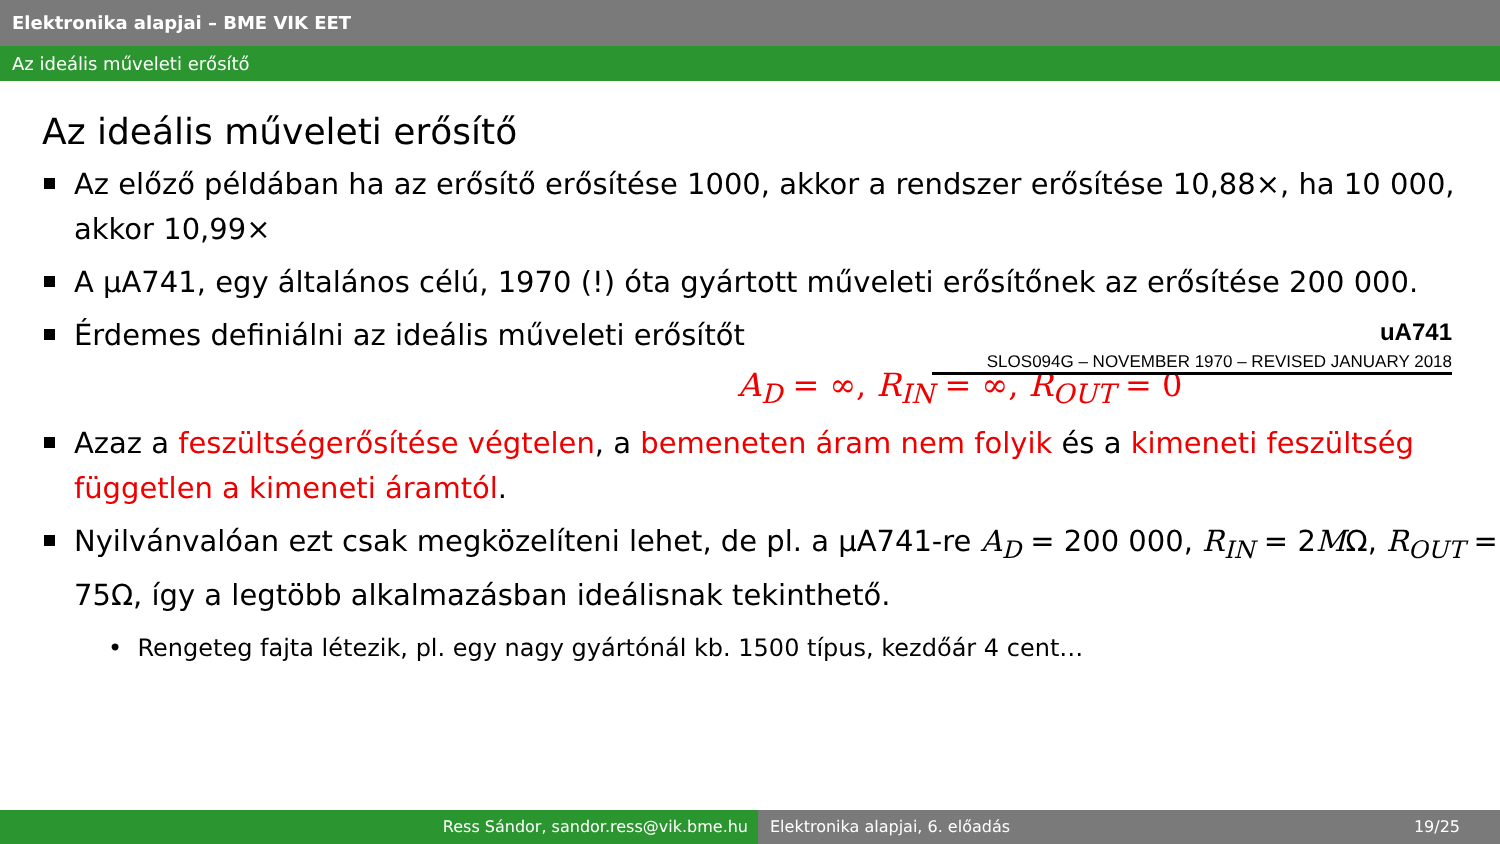Elektronika alapjai – BME VIK EET
Az ideális műveleti erősítő
Az ideális műveleti erősítő
Az előző példában ha az erősítő erősítése 1000, akkor a rendszer erősítése 10,88×, ha 10 000, akkor 10,99×
A µA741, egy általános célú, 1970 (!) óta gyártott műveleti erősítőnek az erősítése 200 000.
Érdemes definiálni az ideális műveleti erősítőt
uA741
SLOS094G – NOVEMBER 1970 – REVISED JANUARY 2018
A<sub>D</sub> = ∞, R<sub>IN</sub> = ∞, R<sub>OUT</sub> = 0
Azaz a feszültségerősítése végtelen, a bemeneten áram nem folyik és a kimeneti feszültség független a kimeneti áramtól.
Nyilvánvalóan ezt csak megközelíteni lehet, de pl. a µA741-re A<sub>D</sub> = 200 000, R<sub>IN</sub> = 2MΩ, R<sub>OUT</sub> = 75Ω, így a legtöbb alkalmazásban ideálisnak tekinthető.
• Rengeteg fajta létezik, pl. egy nagy gyártónál kb. 1500 típus, kezdőár 4 cent…
Ress Sándor, sandor.ress@vik.bme.hu Elektronika alapjai, 6. előadás 19/25